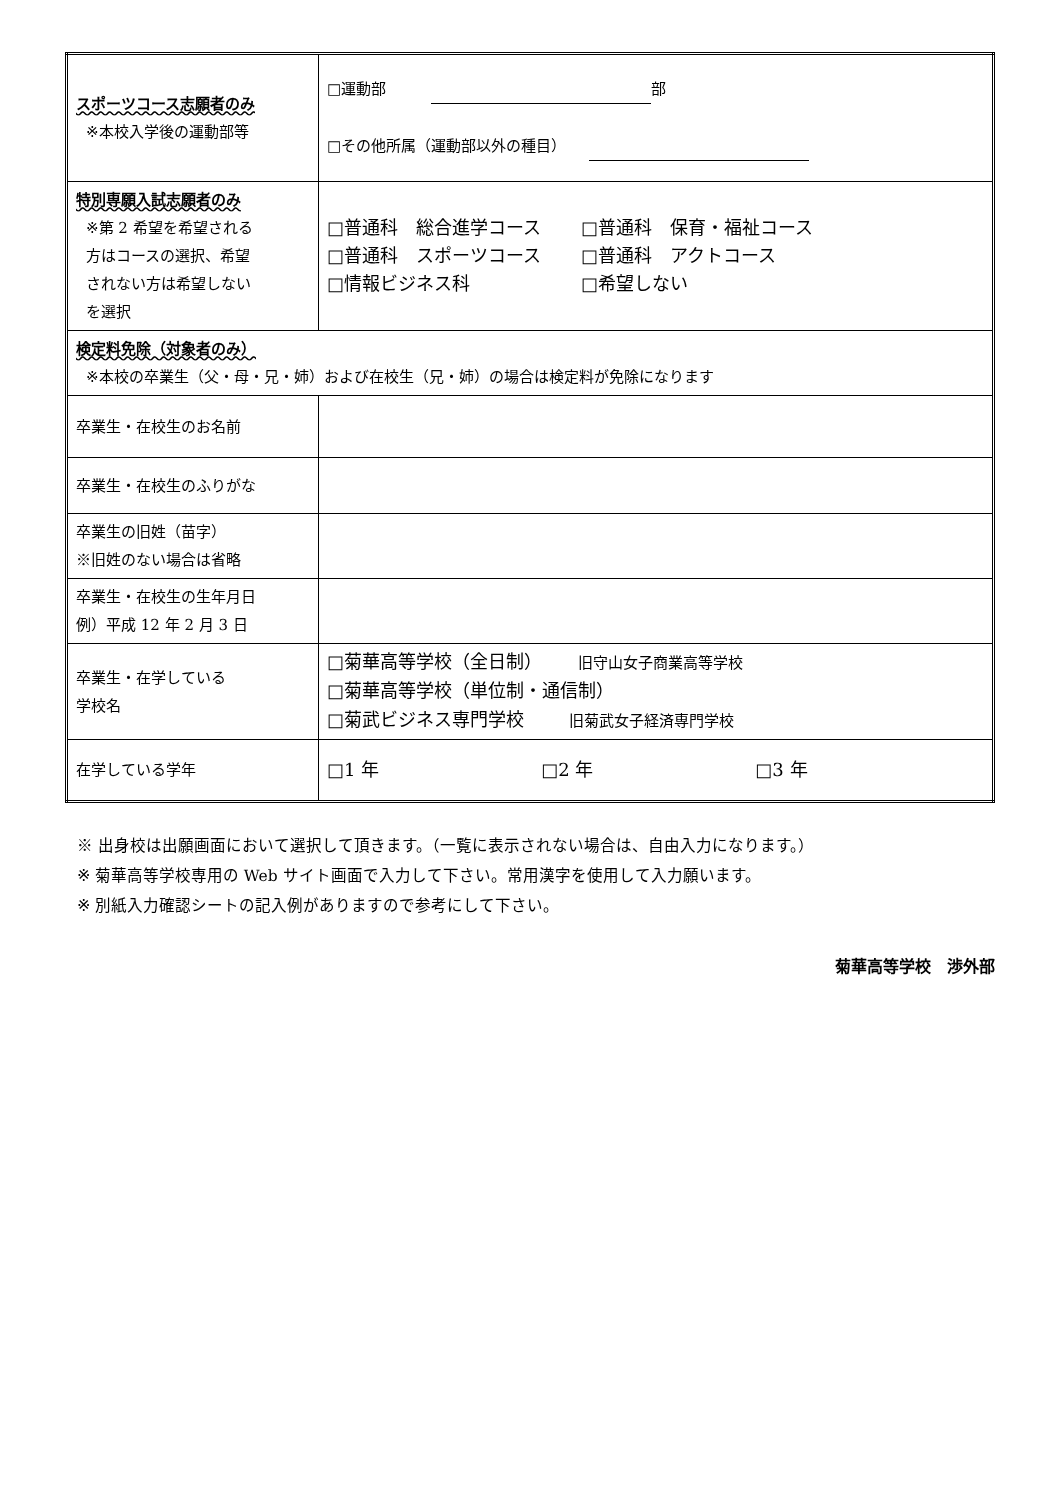| スポーツコース志願者のみ ※本校入学後の運動部等 | □運動部 部 □その他所属（運動部以外の種目） |
| 特別専願入試志願者のみ ※第 2 希望を希望される 方はコースの選択、希望 されない方は希望しない を選択 | / □普通科 総合進学コース / □普通科 保育・福祉コース / / □普通科 スポーツコース / □普通科 アクトコース / / □情報ビジネス科 / □希望しない / |
| 検定料免除（対象者のみ） ※本校の卒業生（父・母・兄・姉）および在校生（兄・姉）の場合は検定料が免除になります | |
| 卒業生・在校生のお名前 | |
| 卒業生・在校生のふりがな | |
| 卒業生の旧姓（苗字） ※旧姓のない場合は省略 | |
| 卒業生・在校生の生年月日 例）平成 12 年 2 月 3 日 | |
| 卒業生・在学している 学校名 | □菊華高等学校（全日制） 旧守山女子商業高等学校 □菊華高等学校（単位制・通信制） □菊武ビジネス専門学校 旧菊武女子経済専門学校 |
| 在学している学年 | □1 年 □2 年 □3 年 |
※ 出身校は出願画面において選択して頂きます。（一覧に表示されない場合は、自由入力になります。）
※ 菊華高等学校専用の Web サイト画面で入力して下さい。常用漢字を使用して入力願います。
※ 別紙入力確認シートの記入例がありますので参考にして下さい。
菊華高等学校　渉外部